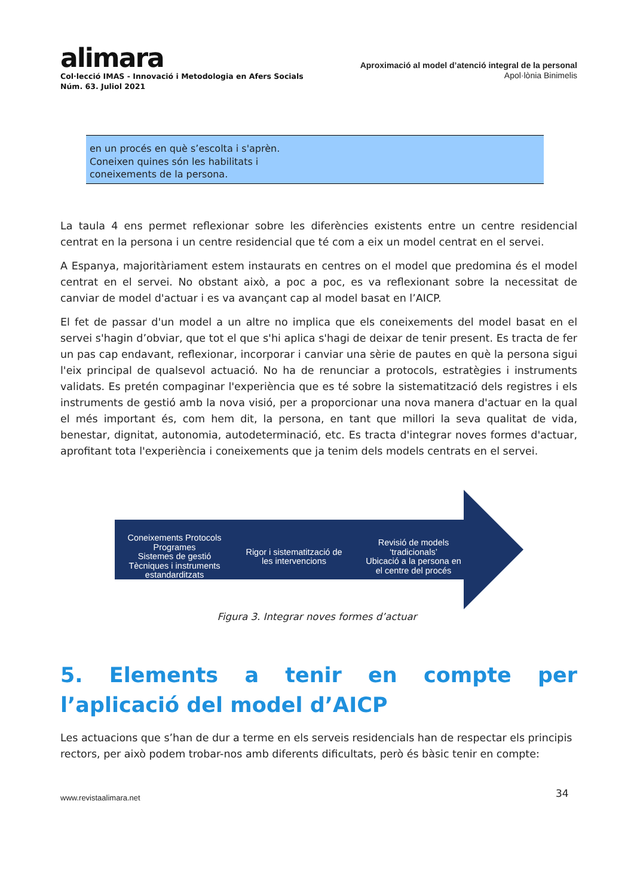alimara
Col·lecció IMAS - Innovació i Metodologia en Afers Socials
Núm. 63. Juliol 2021
Aproximació al model d’atenció integral de la personal
Apol·lònia Binimelis
| en un procés en què s’escolta i s'aprèn. Coneixen quines són les habilitats i coneixements de la persona. |
La taula 4 ens permet reflexionar sobre les diferències existents entre un centre residencial centrat en la persona i un centre residencial que té com a eix un model centrat en el servei.
A Espanya, majoritàriament estem instaurats en centres on el model que predomina és el model centrat en el servei. No obstant això, a poc a poc, es va reflexionant sobre la necessitat de canviar de model d'actuar i es va avançant cap al model basat en l’AICP.
El fet de passar d'un model a un altre no implica que els coneixements del model basat en el servei s'hagin d’obviar, que tot el que s'hi aplica s'hagi de deixar de tenir present. Es tracta de fer un pas cap endavant, reflexionar, incorporar i canviar una sèrie de pautes en què la persona sigui l'eix principal de qualsevol actuació. No ha de renunciar a protocols, estratègies i instruments validats. Es pretén compaginar l'experiència que es té sobre la sistematització dels registres i els instruments de gestió amb la nova visió, per a proporcionar una nova manera d'actuar en la qual el més important és, com hem dit, la persona, en tant que millori la seva qualitat de vida, benestar, dignitat, autonomia, autodeterminació, etc. Es tracta d'integrar noves formes d'actuar, aprofitant tota l'experiència i coneixements que ja tenim dels models centrats en el servei.
Coneixements Protocols
Programes
Sistemes de gestió
Tècniques i instruments
estandarditzats
Rigor i sistematització de
les intervencions
Revisió de models
‘tradicionals’
Ubicació a la persona en
el centre del procés
Figura 3. Integrar noves formes d’actuar
5. Elements a tenir en compte per l’aplicació del model d’AICP
Les actuacions que s’han de dur a terme en els serveis residencials han de respectar els principis rectors, per això podem trobar-nos amb diferents dificultats, però és bàsic tenir en compte:
www.revistaalimara.net 34